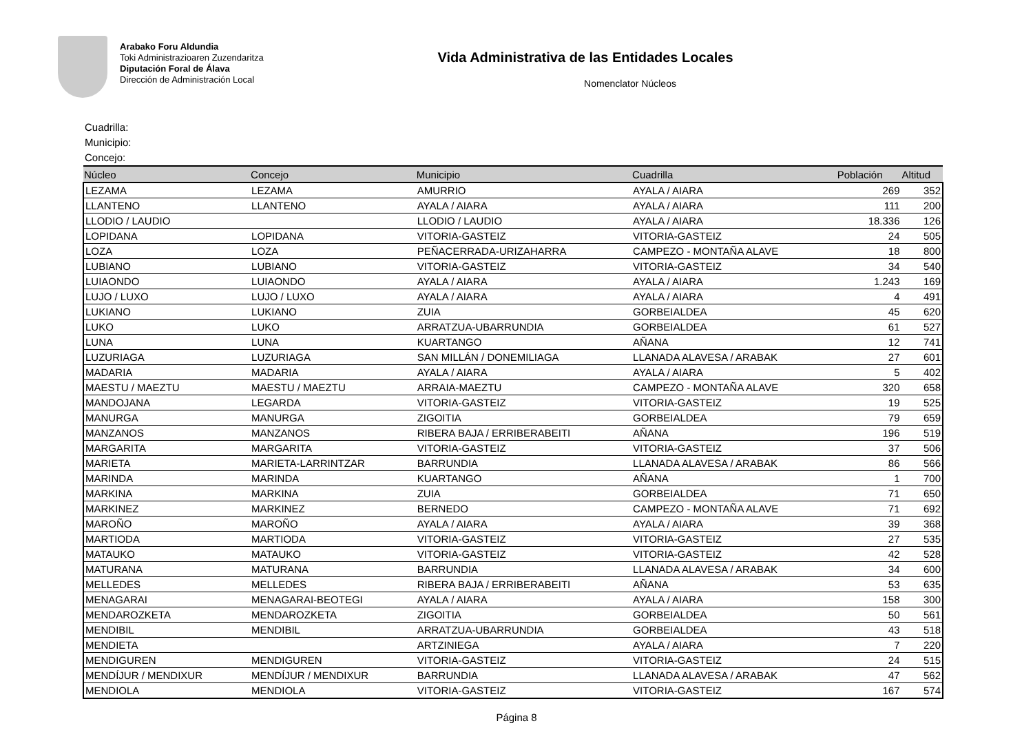Arabako Foru Aldundia
Toki Administrazioaren Zuzendaritza
Diputación Foral de Álava
Dirección de Administración Local
Vida Administrativa de las Entidades Locales
Nomenclator Núcleos
Cuadrilla:
Municipio:
Concejo:
| Núcleo | Concejo | Municipio | Cuadrilla | Población | Altitud |
| --- | --- | --- | --- | --- | --- |
| LEZAMA | LEZAMA | AMURRIO | AYALA / AIARA | 269 | 352 |
| LLANTENO | LLANTENO | AYALA / AIARA | AYALA / AIARA | 111 | 200 |
| LLODIO / LAUDIO | | LLODIO / LAUDIO | AYALA / AIARA | 18.336 | 126 |
| LOPIDANA | LOPIDANA | VITORIA-GASTEIZ | VITORIA-GASTEIZ | 24 | 505 |
| LOZA | LOZA | PEÑACERRADA-URIZAHARRA | CAMPEZO - MONTAÑA ALAVE | 18 | 800 |
| LUBIANO | LUBIANO | VITORIA-GASTEIZ | VITORIA-GASTEIZ | 34 | 540 |
| LUIAONDO | LUIAONDO | AYALA / AIARA | AYALA / AIARA | 1.243 | 169 |
| LUJO / LUXO | LUJO / LUXO | AYALA / AIARA | AYALA / AIARA | 4 | 491 |
| LUKIANO | LUKIANO | ZUIA | GORBEIALDEA | 45 | 620 |
| LUKO | LUKO | ARRATZUA-UBARRUNDIA | GORBEIALDEA | 61 | 527 |
| LUNA | LUNA | KUARTANGO | AÑANA | 12 | 741 |
| LUZURIAGA | LUZURIAGA | SAN MILLÁN / DONEMILIAGA | LLANADA ALAVESA / ARABAK | 27 | 601 |
| MADARIA | MADARIA | AYALA / AIARA | AYALA / AIARA | 5 | 402 |
| MAESTU / MAEZTU | MAESTU / MAEZTU | ARRAIA-MAEZTU | CAMPEZO - MONTAÑA ALAVE | 320 | 658 |
| MANDOJANA | LEGARDA | VITORIA-GASTEIZ | VITORIA-GASTEIZ | 19 | 525 |
| MANURGA | MANURGA | ZIGOITIA | GORBEIALDEA | 79 | 659 |
| MANZANOS | MANZANOS | RIBERA BAJA / ERRIBERABEITI | AÑANA | 196 | 519 |
| MARGARITA | MARGARITA | VITORIA-GASTEIZ | VITORIA-GASTEIZ | 37 | 506 |
| MARIETA | MARIETA-LARRINTZAR | BARRUNDIA | LLANADA ALAVESA / ARABAK | 86 | 566 |
| MARINDA | MARINDA | KUARTANGO | AÑANA | 1 | 700 |
| MARKINA | MARKINA | ZUIA | GORBEIALDEA | 71 | 650 |
| MARKINEZ | MARKINEZ | BERNEDO | CAMPEZO - MONTAÑA ALAVE | 71 | 692 |
| MAROÑO | MAROÑO | AYALA / AIARA | AYALA / AIARA | 39 | 368 |
| MARTIODA | MARTIODA | VITORIA-GASTEIZ | VITORIA-GASTEIZ | 27 | 535 |
| MATAUKO | MATAUKO | VITORIA-GASTEIZ | VITORIA-GASTEIZ | 42 | 528 |
| MATURANA | MATURANA | BARRUNDIA | LLANADA ALAVESA / ARABAK | 34 | 600 |
| MELLEDES | MELLEDES | RIBERA BAJA / ERRIBERABEITI | AÑANA | 53 | 635 |
| MENAGARAI | MENAGARAI-BEOTEGI | AYALA / AIARA | AYALA / AIARA | 158 | 300 |
| MENDAROZKETA | MENDAROZKETA | ZIGOITIA | GORBEIALDEA | 50 | 561 |
| MENDIBIL | MENDIBIL | ARRATZUA-UBARRUNDIA | GORBEIALDEA | 43 | 518 |
| MENDIETA | | ARTZINIEGA | AYALA / AIARA | 7 | 220 |
| MENDIGUREN | MENDIGUREN | VITORIA-GASTEIZ | VITORIA-GASTEIZ | 24 | 515 |
| MENDÍJUR / MENDIXUR | MENDÍJUR / MENDIXUR | BARRUNDIA | LLANADA ALAVESA / ARABAK | 47 | 562 |
| MENDIOLA | MENDIOLA | VITORIA-GASTEIZ | VITORIA-GASTEIZ | 167 | 574 |
Página 8